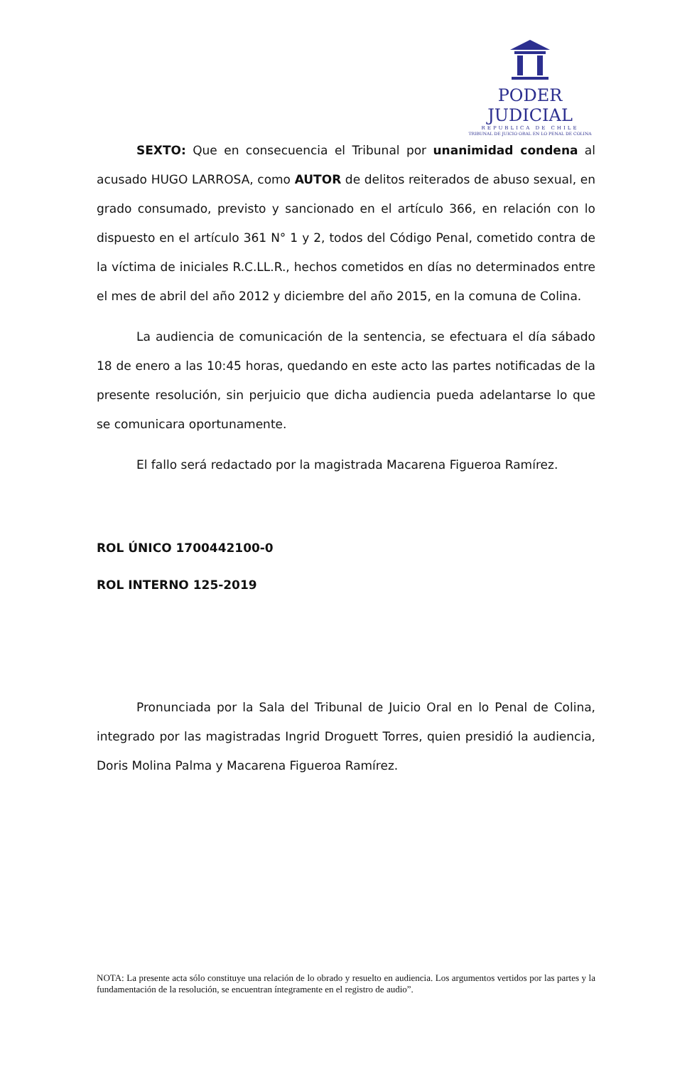PODER JUDICIAL
REPUBLICA DE CHILE
TRIBUNAL DE JUICIO ORAL EN LO PENAL DE COLINA
SEXTO: Que en consecuencia el Tribunal por unanimidad condena al acusado HUGO LARROSA, como AUTOR de delitos reiterados de abuso sexual, en grado consumado, previsto y sancionado en el artículo 366, en relación con lo dispuesto en el artículo 361 N° 1 y 2, todos del Código Penal, cometido contra de la víctima de iniciales R.C.LL.R., hechos cometidos en días no determinados entre el mes de abril del año 2012 y diciembre del año 2015, en la comuna de Colina.
La audiencia de comunicación de la sentencia, se efectuara el día sábado 18 de enero a las 10:45 horas, quedando en este acto las partes notificadas de la presente resolución, sin perjuicio que dicha audiencia pueda adelantarse lo que se comunicara oportunamente.
El fallo será redactado por la magistrada Macarena Figueroa Ramírez.
ROL ÚNICO 1700442100-0
ROL INTERNO 125-2019
Pronunciada por la Sala del Tribunal de Juicio Oral en lo Penal de Colina, integrado por las magistradas Ingrid Droguett Torres, quien presidió la audiencia, Doris Molina Palma y Macarena Figueroa Ramírez.
NOTA: La presente acta sólo constituye una relación de lo obrado y resuelto en audiencia. Los argumentos vertidos por las partes y la fundamentación de la resolución, se encuentran íntegramente en el registro de audio”.